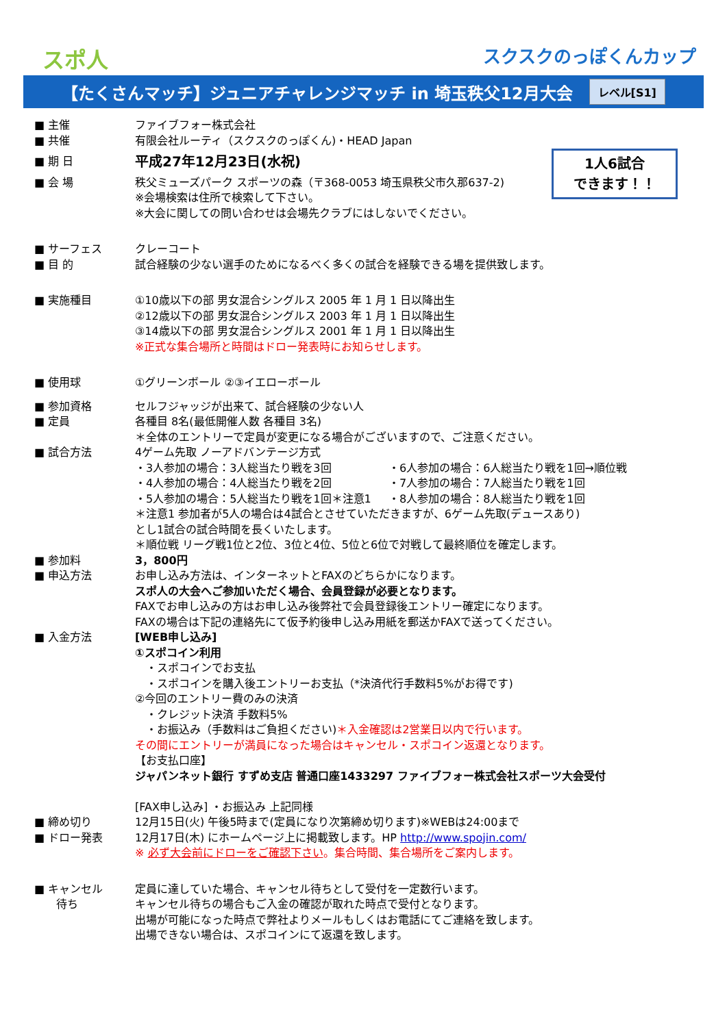スポ人 スクスクのっぽくんカップ
【たくさんマッチ】ジュニアチャレンジマッチ in 埼玉秩父12月大会 レベル[S1]
■ 主催 ファイブフォー株式会社
■ 共催 有限会社ルーティ（スクスクのっぽくん)・HEAD Japan
1人6試合
できます！！
■ 期 日
平成27年12月23日(水祝)
■ 会 場 秩父ミューズパーク スポーツの森（〒368-0053 埼玉県秩父市久那637-2)
※会場検索は住所で検索して下さい。
※大会に関しての問い合わせは会場先クラブにはしないでください。
■ サーフェス クレーコート
■ 目 的 試合経験の少ない選手のためになるべく多くの試合を経験できる場を提供致します。
■ 実施種目 ①10歳以下の部 男女混合シングルス 2005 年 1 月 1 日以降出生
②12歳以下の部 男女混合シングルス 2003 年 1 月 1 日以降出生
③14歳以下の部 男女混合シングルス 2001 年 1 月 1 日以降出生
※正式な集合場所と時間はドロー発表時にお知らせします。
■ 使用球 ①グリーンボール ②③イエローボール
■ 参加資格 セルフジャッジが出来て、試合経験の少ない人
■ 定員 各種目 8名(最低開催人数 各種目 3名)
＊全体のエントリーで定員が変更になる場合がございますので、ご注意ください。
■ 試合方法 4ゲーム先取 ノーアドバンテージ方式
・3人参加の場合：3人総当たり戦を3回
・4人参加の場合：4人総当たり戦を2回
・5人参加の場合：5人総当たり戦を1回＊注意1
・6人参加の場合：6人総当たり戦を1回→順位戦
・7人参加の場合：7人総当たり戦を1回
・8人参加の場合：8人総当たり戦を1回
＊注意1 参加者が5人の場合は4試合とさせていただきますが、6ゲーム先取(デュースあり)
とし1試合の試合時間を長くいたします。
＊順位戦 リーグ戦1位と2位、3位と4位、5位と6位で対戦して最終順位を確定します。
■ 参加料 3，800円
■ 申込方法 お申し込み方法は、インターネットとFAXのどちらかになります。
スポ人の大会へご参加いただく場合、会員登録が必要となります。
FAXでお申し込みの方はお申し込み後弊社で会員登録後エントリー確定になります。
FAXの場合は下記の連絡先にて仮予約後申し込み用紙を郵送かFAXで送ってください。
■ 入金方法 [WEB申し込み]
①スポコイン利用
　・スポコインでお支払
　・スポコインを購入後エントリーお支払（*決済代行手数料5%がお得です)
②今回のエントリー費のみの決済
　・クレジット決済 手数料5%
　・お振込み（手数料はご負担ください)＊入金確認は2営業日以内で行います。
その間にエントリーが満員になった場合はキャンセル・スポコイン返還となります。
【お支払口座】
ジャパンネット銀行 すずめ支店 普通口座1433297 ファイブフォー株式会社スポーツ大会受付
[FAX申し込み] ・お振込み 上記同様
■ 締め切り 12月15日(火) 午後5時まで(定員になり次第締め切ります)※WEBは24:00まで
■ ドロー発表 12月17日(木) にホームページ上に掲載致します。HP http://www.spojin.com/
※ 必ず大会前にドローをご確認下さい。集合時間、集合場所をご案内します。
■ キャンセル
　　待ち
定員に達していた場合、キャンセル待ちとして受付を一定数行います。
キャンセル待ちの場合もご入金の確認が取れた時点で受付となります。
出場が可能になった時点で弊社よりメールもしくはお電話にてご連絡を致します。
出場できない場合は、スポコインにて返還を致します。